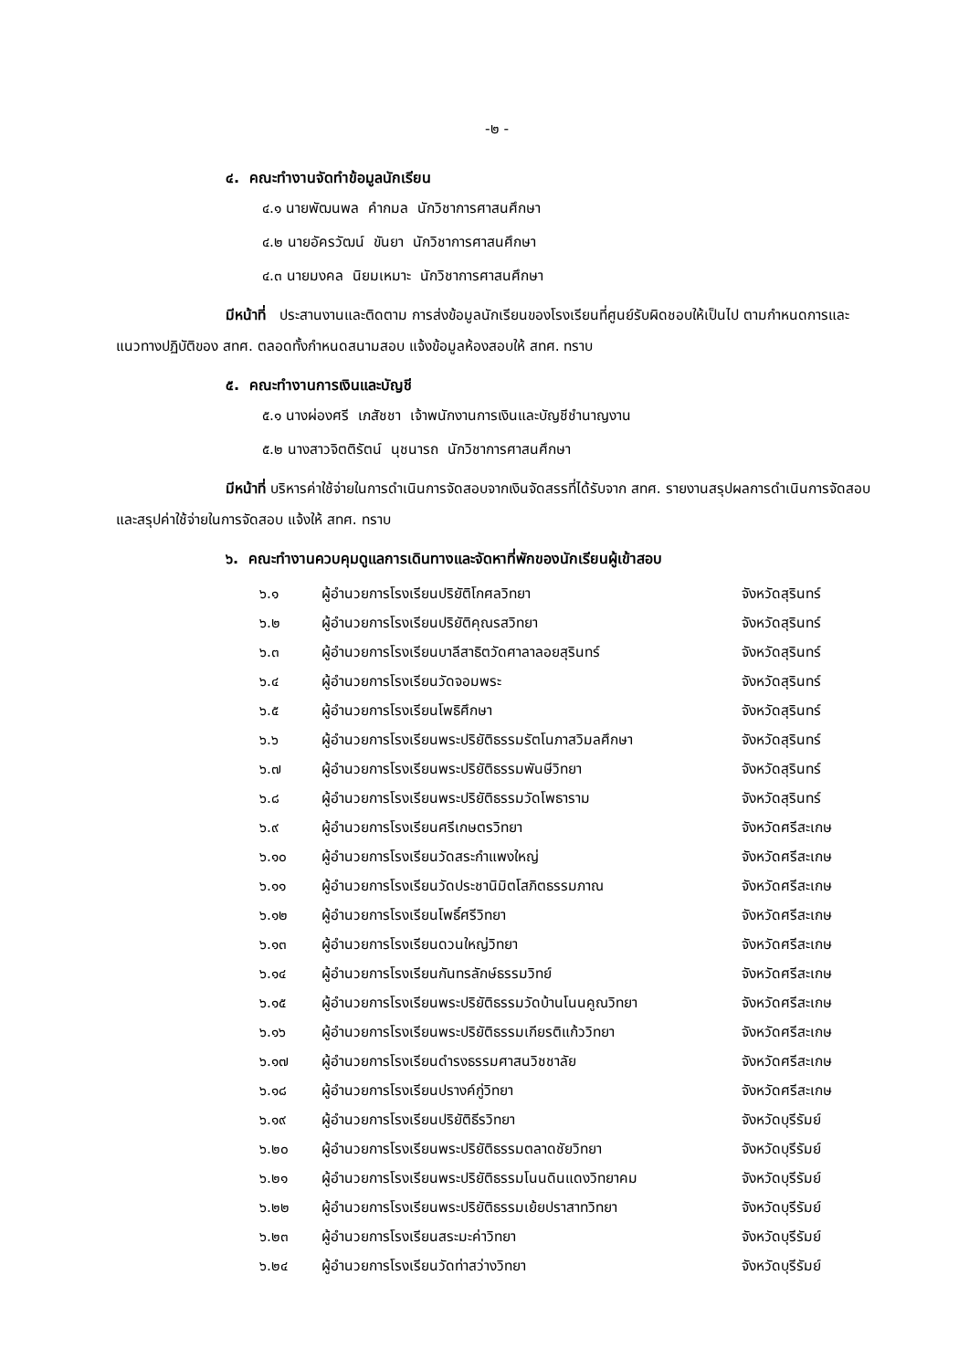-๒ -
๔. คณะทำงานจัดทำข้อมูลนักเรียน
๔.๑ นายพัฒนพล คำกมล นักวิชาการศาสนศึกษา
๔.๒ นายอัครวัฒน์ ขันยา นักวิชาการศาสนศึกษา
๔.๓ นายมงคล นิยมเหมาะ นักวิชาการศาสนศึกษา
มีหน้าที่ ประสานงานและติดตาม การส่งข้อมูลนักเรียนของโรงเรียนที่ศูนย์รับผิดชอบให้เป็นไป ตามกำหนดการและแนวทางปฏิบัติของ สทศ. ตลอดทั้งกำหนดสนามสอบ แจ้งข้อมูลห้องสอบให้ สทศ. ทราบ
๕. คณะทำงานการเงินและบัญชี
๕.๑ นางผ่องศรี เภสัชชา เจ้าพนักงานการเงินและบัญชีชำนาญงาน
๕.๒ นางสาวจิตติรัตน์ นุชนารถ นักวิชาการศาสนศึกษา
มีหน้าที่ บริหารค่าใช้จ่ายในการดำเนินการจัดสอบจากเงินจัดสรรที่ได้รับจาก สทศ. รายงานสรุปผลการดำเนินการจัดสอบและสรุปค่าใช้จ่ายในการจัดสอบ แจ้งให้ สทศ. ทราบ
๖. คณะทำงานควบคุมดูแลการเดินทางและจัดหาที่พักของนักเรียนผู้เข้าสอบ
| ๖.๑ | ผู้อำนวยการโรงเรียนปริยัติโกศลวิทยา | จังหวัดสุรินทร์ |
| ๖.๒ | ผู้อำนวยการโรงเรียนปริยัติคุณรสวิทยา | จังหวัดสุรินทร์ |
| ๖.๓ | ผู้อำนวยการโรงเรียนบาลีสาธิตวัดศาลาลอยสุรินทร์ | จังหวัดสุรินทร์ |
| ๖.๔ | ผู้อำนวยการโรงเรียนวัดจอมพระ | จังหวัดสุรินทร์ |
| ๖.๕ | ผู้อำนวยการโรงเรียนโพธิศึกษา | จังหวัดสุรินทร์ |
| ๖.๖ | ผู้อำนวยการโรงเรียนพระปริยัติธรรมรัตโนภาสวิมลศึกษา | จังหวัดสุรินทร์ |
| ๖.๗ | ผู้อำนวยการโรงเรียนพระปริยัติธรรมพันษีวิทยา | จังหวัดสุรินทร์ |
| ๖.๘ | ผู้อำนวยการโรงเรียนพระปริยัติธรรมวัดโพธาราม | จังหวัดสุรินทร์ |
| ๖.๙ | ผู้อำนวยการโรงเรียนศรีเกษตรวิทยา | จังหวัดศรีสะเกษ |
| ๖.๑๐ | ผู้อำนวยการโรงเรียนวัดสระกำแพงใหญ่ | จังหวัดศรีสะเกษ |
| ๖.๑๑ | ผู้อำนวยการโรงเรียนวัดประชานิมิตโสภิตธรรมภาณ | จังหวัดศรีสะเกษ |
| ๖.๑๒ | ผู้อำนวยการโรงเรียนโพธิ์ศรีวิทยา | จังหวัดศรีสะเกษ |
| ๖.๑๓ | ผู้อำนวยการโรงเรียนดวนใหญ่วิทยา | จังหวัดศรีสะเกษ |
| ๖.๑๔ | ผู้อำนวยการโรงเรียนกันทรลักษ์ธรรมวิทย์ | จังหวัดศรีสะเกษ |
| ๖.๑๕ | ผู้อำนวยการโรงเรียนพระปริยัติธรรมวัดบ้านโนนคูณวิทยา | จังหวัดศรีสะเกษ |
| ๖.๑๖ | ผู้อำนวยการโรงเรียนพระปริยัติธรรมเกียรติแก้ววิทยา | จังหวัดศรีสะเกษ |
| ๖.๑๗ | ผู้อำนวยการโรงเรียนดำรงธรรมศาสนวิชชาลัย | จังหวัดศรีสะเกษ |
| ๖.๑๘ | ผู้อำนวยการโรงเรียนปรางค์กู่วิทยา | จังหวัดศรีสะเกษ |
| ๖.๑๙ | ผู้อำนวยการโรงเรียนปริยัติธีรวิทยา | จังหวัดบุรีรัมย์ |
| ๖.๒๐ | ผู้อำนวยการโรงเรียนพระปริยัติธรรมตลาดชัยวิทยา | จังหวัดบุรีรัมย์ |
| ๖.๒๑ | ผู้อำนวยการโรงเรียนพระปริยัติธรรมโนนดินแดงวิทยาคม | จังหวัดบุรีรัมย์ |
| ๖.๒๒ | ผู้อำนวยการโรงเรียนพระปริยัติธรรมเย้ยปราสาทวิทยา | จังหวัดบุรีรัมย์ |
| ๖.๒๓ | ผู้อำนวยการโรงเรียนสระมะค่าวิทยา | จังหวัดบุรีรัมย์ |
| ๖.๒๔ | ผู้อำนวยการโรงเรียนวัดท่าสว่างวิทยา | จังหวัดบุรีรัมย์ |